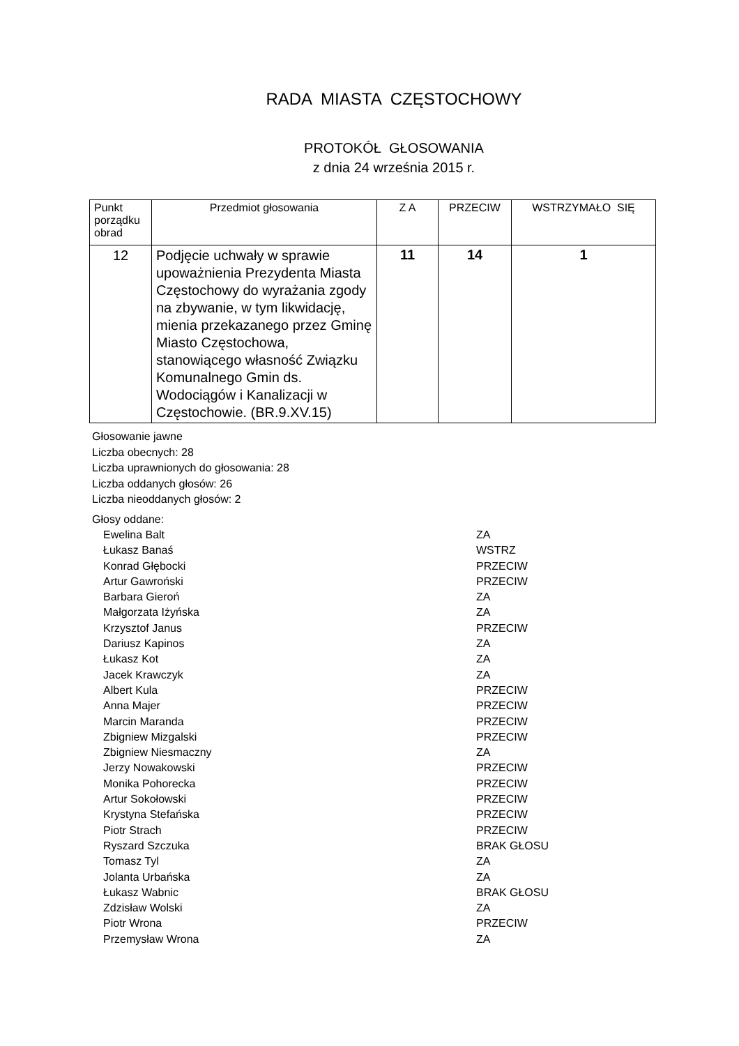RADA MIASTA CZĘSTOCHOWY
PROTOKÓŁ GŁOSOWANIA
z dnia 24 września 2015 r.
| Punkt porządku obrad | Przedmiot głosowania | Z A | PRZECIW | WSTRZYMAŁO SIĘ |
| --- | --- | --- | --- | --- |
| 12 | Podjęcie uchwały w sprawie upoważnienia Prezydenta Miasta Częstochowy do wyrażania zgody na zbywanie, w tym likwidację, mienia przekazanego przez Gminę Miasto Częstochowa, stanowiącego własność Związku Komunalnego Gmin ds. Wodociągów i Kanalizacji w Częstochowie. (BR.9.XV.15) | 11 | 14 | 1 |
Głosowanie jawne
Liczba obecnych: 28
Liczba uprawnionych do głosowania: 28
Liczba oddanych głosów: 26
Liczba nieoddanych głosów: 2
Głosy oddane:
Ewelina Balt ZA
Łukasz Banaś WSTRZ
Konrad Głębocki PRZECIW
Artur Gawroński PRZECIW
Barbara Gieroń ZA
Małgorzata Iżyńska ZA
Krzysztof Janus PRZECIW
Dariusz Kapinos ZA
Łukasz Kot ZA
Jacek Krawczyk ZA
Albert Kula PRZECIW
Anna Majer PRZECIW
Marcin Maranda PRZECIW
Zbigniew Mizgalski PRZECIW
Zbigniew Niesmaczny ZA
Jerzy Nowakowski PRZECIW
Monika Pohorecka PRZECIW
Artur Sokołowski PRZECIW
Krystyna Stefańska PRZECIW
Piotr Strach PRZECIW
Ryszard Szczuka BRAK GŁOSU
Tomasz Tyl ZA
Jolanta Urbańska ZA
Łukasz Wabnic BRAK GŁOSU
Zdzisław Wolski ZA
Piotr Wrona PRZECIW
Przemysław Wrona ZA